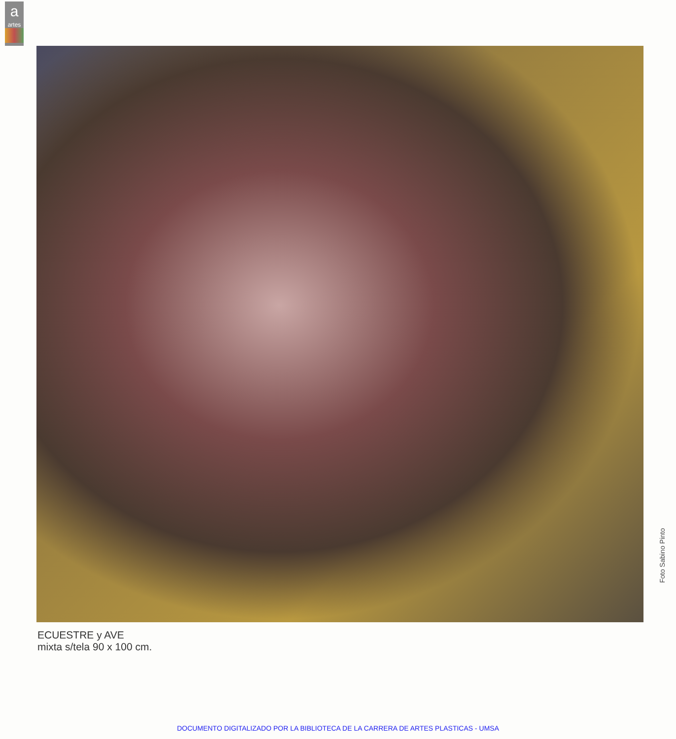a
artes
Foto Sabino Pinto
ECUESTRE y AVE
mixta s/tela 90 x 100 cm.
DOCUMENTO DIGITALIZADO POR LA BIBLIOTECA DE LA CARRERA DE ARTES PLASTICAS - UMSA